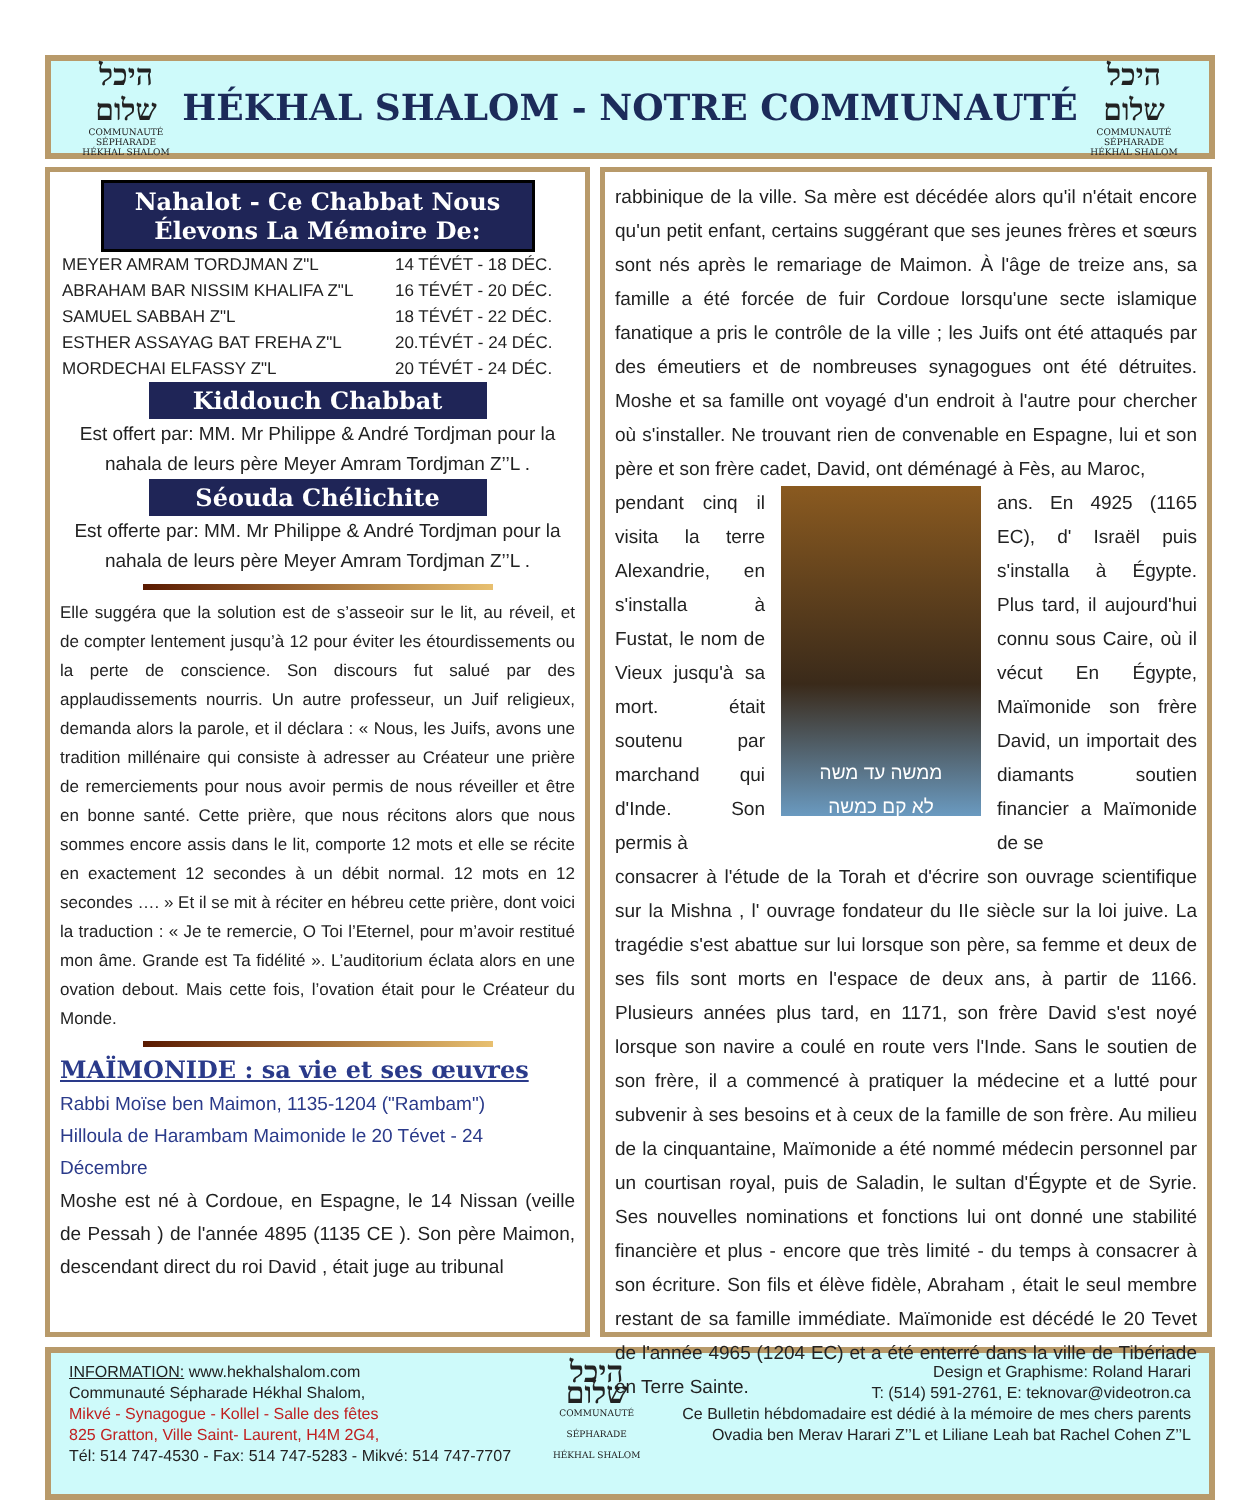היכל שלום
COMMUNAUTÉ SÉPHARADE
HÉKHAL SHALOM
HÉKHAL SHALOM - NOTRE COMMUNAUTÉ
היכל שלום
COMMUNAUTÉ SÉPHARADE
HÉKHAL SHALOM
Nahalot - Ce Chabbat Nous Élevons La Mémoire De:
| MEYER AMRAM TORDJMAN Z"L | 14 TÉVÉT - 18 DÉC. |
| ABRAHAM BAR NISSIM KHALIFA Z"L | 16 TÉVÉT - 20 DÉC. |
| SAMUEL SABBAH Z"L | 18 TÉVÉT - 22 DÉC. |
| ESTHER ASSAYAG BAT FREHA Z"L | 20.TÉVÉT - 24 DÉC. |
| MORDECHAI ELFASSY Z"L | 20 TÉVÉT - 24 DÉC. |
Kiddouch Chabbat
Est offert par: MM. Mr Philippe & André Tordjman pour la nahala de leurs père Meyer Amram Tordjman Z’’L .
Séouda Chélichite
Est offerte par: MM. Mr Philippe & André Tordjman pour la nahala de leurs père Meyer Amram Tordjman Z’’L .
Elle suggéra que la solution est de s’asseoir sur le lit, au réveil, et de compter lentement jusqu’à 12 pour éviter les étourdissements ou la perte de conscience. Son discours fut salué par des applaudissements nourris. Un autre professeur, un Juif religieux, demanda alors la parole, et il déclara : « Nous, les Juifs, avons une tradition millénaire qui consiste à adresser au Créateur une prière de remerciements pour nous avoir permis de nous réveiller et être en bonne santé. Cette prière, que nous récitons alors que nous sommes encore assis dans le lit, comporte 12 mots et elle se récite en exactement 12 secondes à un débit normal. 12 mots en 12 secondes …. » Et il se mit à réciter en hébreu cette prière, dont voici la traduction : « Je te remercie, O Toi l’Eternel, pour m’avoir restitué mon âme. Grande est Ta fidélité ». L’auditorium éclata alors en une ovation debout. Mais cette fois, l’ovation était pour le Créateur du Monde.
MAÏMONIDE : sa vie et ses œuvres
Rabbi Moïse ben Maimon, 1135-1204 ("Rambam")
Hilloula de Harambam Maimonide le 20 Tévet - 24 Décembre
Moshe est né à Cordoue, en Espagne, le 14 Nissan (veille de Pessah ) de l'année 4895 (1135 CE ). Son père Maimon, descendant direct du roi David , était juge au tribunal
rabbinique de la ville. Sa mère est décédée alors qu'il n'était encore qu'un petit enfant, certains suggérant que ses jeunes frères et sœurs sont nés après le remariage de Maimon. À l'âge de treize ans, sa famille a été forcée de fuir Cordoue lorsqu'une secte islamique fanatique a pris le contrôle de la ville ; les Juifs ont été attaqués par des émeutiers et de nombreuses synagogues ont été détruites. Moshe et sa famille ont voyagé d'un endroit à l'autre pour chercher où s'installer. Ne trouvant rien de convenable en Espagne, lui et son père et son frère cadet, David, ont déménagé à Fès, au Maroc,
pendant cinq il visita la terre Alexandrie, en s'installa à Fustat, le nom de Vieux jusqu'à sa mort. était soutenu par marchand qui d'Inde. Son permis à
ממשה עד משה
לא קם כמשה
ans. En 4925 (1165 EC), d' Israël puis s'installa à Égypte. Plus tard, il aujourd'hui connu sous Caire, où il vécut En Égypte, Maïmonide son frère David, un importait des diamants soutien financier a Maïmonide de se
consacrer à l'étude de la Torah et d'écrire son ouvrage scientifique sur la Mishna , l' ouvrage fondateur du IIe siècle sur la loi juive. La tragédie s'est abattue sur lui lorsque son père, sa femme et deux de ses fils sont morts en l'espace de deux ans, à partir de 1166. Plusieurs années plus tard, en 1171, son frère David s'est noyé lorsque son navire a coulé en route vers l'Inde. Sans le soutien de son frère, il a commencé à pratiquer la médecine et a lutté pour subvenir à ses besoins et à ceux de la famille de son frère. Au milieu de la cinquantaine, Maïmonide a été nommé médecin personnel par un courtisan royal, puis de Saladin, le sultan d'Égypte et de Syrie. Ses nouvelles nominations et fonctions lui ont donné une stabilité financière et plus - encore que très limité - du temps à consacrer à son écriture. Son fils et élève fidèle, Abraham , était le seul membre restant de sa famille immédiate. Maïmonide est décédé le 20 Tevet de l'année 4965 (1204 EC) et a été enterré dans la ville de Tibériade en Terre Sainte.
INFORMATION: www.hekhalshalom.com
Communauté Sépharade Hékhal Shalom,
Mikvé - Synagogue - Kollel - Salle des fêtes
825 Gratton, Ville Saint- Laurent, H4M 2G4,
Tél: 514 747-4530 - Fax: 514 747-5283 - Mikvé: 514 747-7707
היכל שלום
COMMUNAUTÉ SÉPHARADE
HÉKHAL SHALOM
Design et Graphisme: Roland Harari
T: (514) 591-2761, E: teknovar@videotron.ca
Ce Bulletin hébdomadaire est dédié à la mémoire de mes chers parents
Ovadia ben Merav Harari Z’’L et Liliane Leah bat Rachel Cohen Z’’L